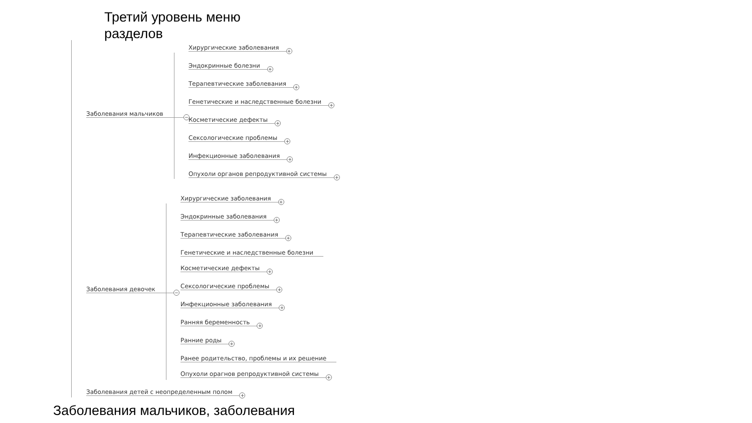Третий уровень меню
разделов
Заболевания мальчиков
−
Хирургические заболевания
+
Эндокринные болезни
+
Терапевтические заболевания
+
Генетические и наследственные болезни
+
Косметические дефекты
+
Сексологические проблемы
+
Инфекционные заболевания
+
Опухоли органов репродуктивной системы
+
Заболевания девочек
−
Хирургические заболевания
+
Эндокринные заболевания
+
Терапевтические заболевания
+
Генетические и наследственные болезни
Косметические дефекты
+
Сексологические проблемы
+
Инфекционные заболевания
+
Ранняя беременность
+
Ранние роды
+
Ранее родительство, проблемы и их решение
Опухоли орагнов репродуктивной системы
+
Заболевания детей с неопределенным полом
+
Заболевания мальчиков, заболевания